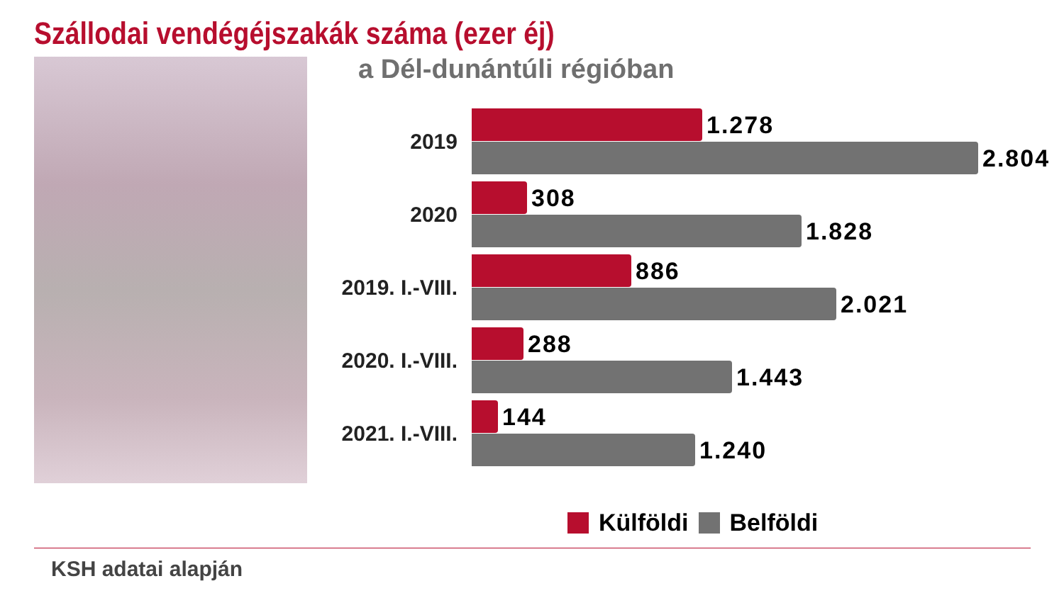Szállodai vendégéjszakák száma (ezer éj)
a Dél-dunántúli régióban
2019
1.278
2.804
2020
308
1.828
2019. I.-VIII.
886
2.021
2020. I.-VIII.
288
1.443
2021. I.-VIII.
144
1.240
Külföldi Belföldi
KSH adatai alapján